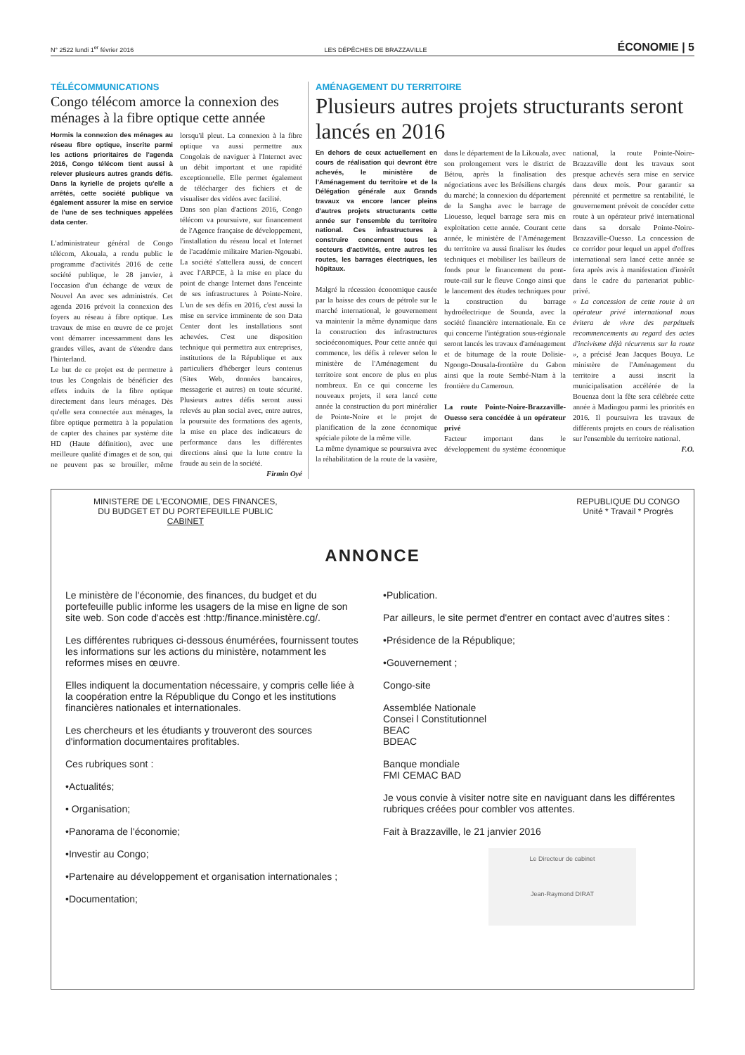N° 2522 lundi 1<sup>er</sup> février 2016 LES DÉPÊCHES DE BRAZZAVILLE ÉCONOMIE | 5
TÉLÉCOMMUNICATIONS
Congo télécom amorce la connexion des ménages à la fibre optique cette année
Hormis la connexion des ménages au réseau fibre optique, inscrite parmi les actions prioritaires de l'agenda 2016, Congo télécom tient aussi à relever plusieurs autres grands défis. Dans la kyrielle de projets qu'elle a arrêtés, cette société publique va également assurer la mise en service de l'une de ses techniques appelées data center.
L'administrateur général de Congo télécom, Akouala, a rendu public le programme d'activités 2016 de cette société publique, le 28 janvier, à l'occasion d'un échange de vœux de Nouvel An avec ses administrés. Cet agenda 2016 prévoit la connexion des foyers au réseau à fibre optique. Les travaux de mise en œuvre de ce projet vont démarrer incessamment dans les grandes villes, avant de s'étendre dans l'hinterland.
Le but de ce projet est de permettre à tous les Congolais de bénéficier des effets induits de la fibre optique directement dans leurs ménages. Dès qu'elle sera connectée aux ménages, la fibre optique permettra à la population de capter des chaines par système dite HD (Haute définition), avec une meilleure qualité d'images et de son, qui ne peuvent pas se brouiller, même lorsqu'il pleut. La connexion à la fibre optique va aussi permettre aux Congolais de naviguer à l'Internet avec un débit important et une rapidité exceptionnelle. Elle permet également de télécharger des fichiers et de visualiser des vidéos avec facilité.
Dans son plan d'actions 2016, Congo télécom va poursuivre, sur financement de l'Agence française de développement, l'installation du réseau local et Internet de l'académie militaire Marien-Ngouabi. La société s'attellera aussi, de concert avec l'ARPCE, à la mise en place du point de change Internet dans l'enceinte de ses infrastructures à Pointe-Noire. L'un de ses défis en 2016, c'est aussi la mise en service imminente de son Data Center dont les installations sont achevées. C'est une disposition technique qui permettra aux entreprises, institutions de la République et aux particuliers d'héberger leurs contenus (Sites Web, données bancaires, messagerie et autres) en toute sécurité. Plusieurs autres défis seront aussi relevés au plan social avec, entre autres, la poursuite des formations des agents, la mise en place des indicateurs de performance dans les différentes directions ainsi que la lutte contre la fraude au sein de la société.
Firmin Oyé
AMÉNAGEMENT DU TERRITOIRE
Plusieurs autres projets structurants seront lancés en 2016
En dehors de ceux actuellement en cours de réalisation qui devront être achevés, le ministère de l'Aménagement du territoire et de la Délégation générale aux Grands travaux va encore lancer pleins d'autres projets structurants cette année sur l'ensemble du territoire national. Ces infrastructures à construire concernent tous les secteurs d'activités, entre autres les routes, les barrages électriques, les hôpitaux.
Malgré la récession économique causée par la baisse des cours de pétrole sur le marché international, le gouvernement va maintenir la même dynamique dans la construction des infrastructures socioéconomiques. Pour cette année qui commence, les défis à relever selon le ministère de l'Aménagement du territoire sont encore de plus en plus nombreux. En ce qui concerne les nouveaux projets, il sera lancé cette année la construction du port minéralier de Pointe-Noire et le projet de planification de la zone économique spéciale pilote de la même ville.
La même dynamique se poursuivra avec la réhabilitation de la route de la vasière, dans le département de la Likouala, avec son prolongement vers le district de Bétou, après la finalisation des négociations avec les Brésiliens chargés du marché; la connexion du département de la Sangha avec le barrage de Liouesso, lequel barrage sera mis en exploitation cette année. Courant cette année, le ministère de l'Aménagement du territoire va aussi finaliser les études techniques et mobiliser les bailleurs de fonds pour le financement du pont-route-rail sur le fleuve Congo ainsi que le lancement des études techniques pour la construction du barrage hydroélectrique de Sounda, avec la société financière internationale. En ce qui concerne l'intégration sous-régionale seront lancés les travaux d'aménagement et de bitumage de la route Dolisie-Ngongo-Dousala-frontière du Gabon ainsi que la route Sembé-Ntam à la frontière du Cameroun.
La route Pointe-Noire-Brazzaville-Ouesso sera concédée à un opérateur privé
Facteur important dans le développement du système économique national, la route Pointe-Noire-Brazzaville dont les travaux sont presque achevés sera mise en service dans deux mois. Pour garantir sa pérennité et permettre sa rentabilité, le gouvernement prévoit de concéder cette route à un opérateur privé international dans sa dorsale Pointe-Noire-Brazzaville-Ouesso. La concession de ce corridor pour lequel un appel d'offres international sera lancé cette année se fera après avis à manifestation d'intérêt dans le cadre du partenariat public-privé.
« La concession de cette route à un opérateur privé international nous évitera de vivre des perpétuels recommencements au regard des actes d'incivisme déjà récurrents sur la route », a précisé Jean Jacques Bouya. Le ministère de l'Aménagement du territoire a aussi inscrit la municipalisation accélérée de la Bouenza dont la fête sera célébrée cette année à Madingou parmi les priorités en 2016. Il poursuivra les travaux de différents projets en cours de réalisation sur l'ensemble du territoire national.
F.O.
MINISTERE DE L'ECONOMIE, DES FINANCES,
DU BUDGET ET DU PORTEFEUILLE PUBLIC
CABINET
REPUBLIQUE DU CONGO
Unité * Travail * Progrès
ANNONCE
Le ministère de l'économie, des finances, du budget et du portefeuille public informe les usagers de la mise en ligne de son site web. Son code d'accès est :http:/finance.ministère.cg/.
Les différentes rubriques ci-dessous énumérées, fournissent toutes les informations sur les actions du ministère, notamment les reformes mises en œuvre.
Elles indiquent la documentation nécessaire, y compris celle liée à la coopération entre la République du Congo et les institutions financières nationales et internationales.
Les chercheurs et les étudiants y trouveront des sources d'information documentaires profitables.
Ces rubriques sont :
•Actualités;
• Organisation;
•Panorama de l'économie;
•Investir au Congo;
•Partenaire au développement et organisation internationales ;
•Documentation;
•Publication.
Par ailleurs, le site permet d'entrer en contact avec d'autres sites :
•Présidence de la République;
•Gouvernement ;
Congo-site
Assemblée Nationale
Consei l Constitutionnel
BEAC
BDEAC
Banque mondiale
FMI CEMAC BAD
Je vous convie à visiter notre site en naviguant dans les différentes rubriques créées pour combler vos attentes.
Fait à Brazzaville, le 21 janvier 2016
Le Directeur de cabinet
Jean-Raymond DIRAT